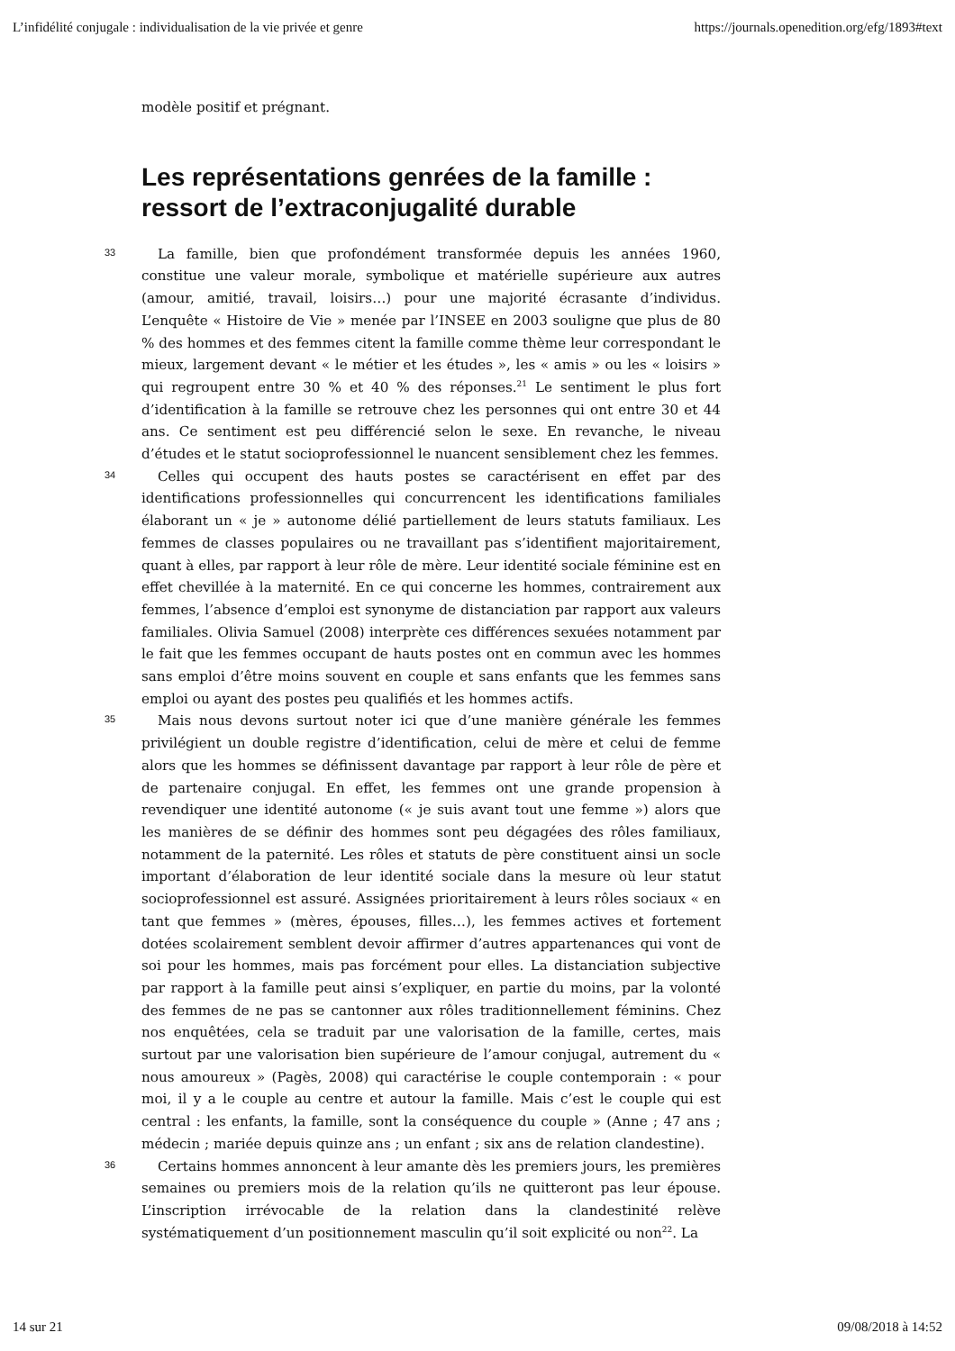L’infidélité conjugale : individualisation de la vie privée et genre https://journals.openedition.org/efg/1893#text
modèle positif et prégnant.
Les représentations genrées de la famille : ressort de l’extraconjugalité durable
33
La famille, bien que profondément transformée depuis les années 1960, constitue une valeur morale, symbolique et matérielle supérieure aux autres (amour, amitié, travail, loisirs…) pour une majorité écrasante d’individus. L’enquête « Histoire de Vie » menée par l’INSEE en 2003 souligne que plus de 80 % des hommes et des femmes citent la famille comme thème leur correspondant le mieux, largement devant « le métier et les études », les « amis » ou les « loisirs » qui regroupent entre 30 % et 40 % des réponses.<sup>21</sup> Le sentiment le plus fort d’identification à la famille se retrouve chez les personnes qui ont entre 30 et 44 ans. Ce sentiment est peu différencié selon le sexe. En revanche, le niveau d’études et le statut socioprofessionnel le nuancent sensiblement chez les femmes.
34
Celles qui occupent des hauts postes se caractérisent en effet par des identifications professionnelles qui concurrencent les identifications familiales élaborant un « je » autonome délié partiellement de leurs statuts familiaux. Les femmes de classes populaires ou ne travaillant pas s’identifient majoritairement, quant à elles, par rapport à leur rôle de mère. Leur identité sociale féminine est en effet chevillée à la maternité. En ce qui concerne les hommes, contrairement aux femmes, l’absence d’emploi est synonyme de distanciation par rapport aux valeurs familiales. Olivia Samuel (2008) interprète ces différences sexuées notamment par le fait que les femmes occupant de hauts postes ont en commun avec les hommes sans emploi d’être moins souvent en couple et sans enfants que les femmes sans emploi ou ayant des postes peu qualifiés et les hommes actifs.
35
Mais nous devons surtout noter ici que d’une manière générale les femmes privilégient un double registre d’identification, celui de mère et celui de femme alors que les hommes se définissent davantage par rapport à leur rôle de père et de partenaire conjugal. En effet, les femmes ont une grande propension à revendiquer une identité autonome (« je suis avant tout une femme ») alors que les manières de se définir des hommes sont peu dégagées des rôles familiaux, notamment de la paternité. Les rôles et statuts de père constituent ainsi un socle important d’élaboration de leur identité sociale dans la mesure où leur statut socioprofessionnel est assuré. Assignées prioritairement à leurs rôles sociaux « en tant que femmes » (mères, épouses, filles…), les femmes actives et fortement dotées scolairement semblent devoir affirmer d’autres appartenances qui vont de soi pour les hommes, mais pas forcément pour elles. La distanciation subjective par rapport à la famille peut ainsi s’expliquer, en partie du moins, par la volonté des femmes de ne pas se cantonner aux rôles traditionnellement féminins. Chez nos enquêtées, cela se traduit par une valorisation de la famille, certes, mais surtout par une valorisation bien supérieure de l’amour conjugal, autrement du « nous amoureux » (Pagès, 2008) qui caractérise le couple contemporain : « pour moi, il y a le couple au centre et autour la famille. Mais c’est le couple qui est central : les enfants, la famille, sont la conséquence du couple » (Anne ; 47 ans ; médecin ; mariée depuis quinze ans ; un enfant ; six ans de relation clandestine).
36
Certains hommes annoncent à leur amante dès les premiers jours, les premières semaines ou premiers mois de la relation qu’ils ne quitteront pas leur épouse. L’inscription irrévocable de la relation dans la clandestinité relève systématiquement d’un positionnement masculin qu’il soit explicité ou non<sup>22</sup>. La
14 sur 21 09/08/2018 à 14:52